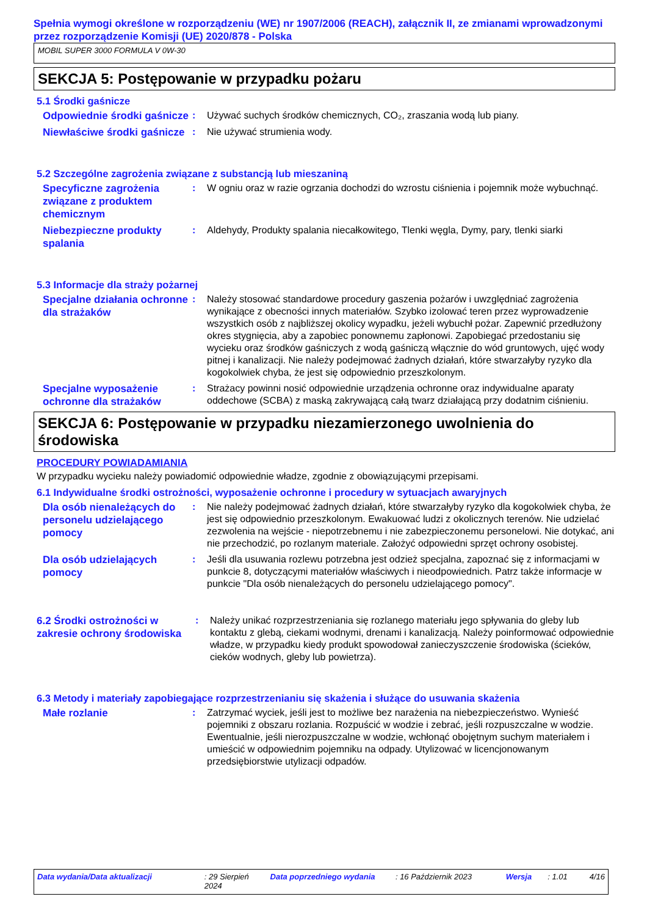Spełnia wymogi określone w rozporządzeniu (WE) nr 1907/2006 (REACH), załącznik II, ze zmianami wprowadzonymi przez rozporządzenie Komisji (UE) 2020/878 - Polska
MOBIL SUPER 3000 FORMULA V 0W-30
SEKCJA 5: Postępowanie w przypadku pożaru
5.1 Środki gaśnicze
Odpowiednie środki gaśnicze
: Używać suchych środków chemicznych, CO₂, zraszania wodą lub piany.
Niewłaściwe środki gaśnicze
: Nie używać strumienia wody.
5.2 Szczególne zagrożenia związane z substancją lub mieszaniną
Specyficzne zagrożenia związane z produktem chemicznym
: W ogniu oraz w razie ogrzania dochodzi do wzrostu ciśnienia i pojemnik może wybuchnąć.
Niebezpieczne produkty spalania
: Aldehydy, Produkty spalania niecałkowitego, Tlenki węgla, Dymy, pary, tlenki siarki
5.3 Informacje dla straży pożarnej
Specjalne działania ochronne dla strażaków
: Należy stosować standardowe procedury gaszenia pożarów i uwzględniać zagrożenia wynikające z obecności innych materiałów. Szybko izolować teren przez wyprowadzenie wszystkich osób z najbliższej okolicy wypadku, jeżeli wybuchł pożar. Zapewnić przedłużony okres stygnięcia, aby a zapobiec ponownemu zapłonowi. Zapobiegać przedostaniu się wycieku oraz środków gaśniczych z wodą gaśniczą włącznie do wód gruntowych, ujęć wody pitnej i kanalizacji. Nie należy podejmować żadnych działań, które stwarzałyby ryzyko dla kogokolwiek chyba, że jest się odpowiednio przeszkolonym.
Specjalne wyposażenie ochronne dla strażaków
: Strażacy powinni nosić odpowiednie urządzenia ochronne oraz indywidualne aparaty oddechowe (SCBA) z maską zakrywającą całą twarz działającą przy dodatnim ciśnieniu.
SEKCJA 6: Postępowanie w przypadku niezamierzonego uwolnienia do środowiska
PROCEDURY POWIADAMIANIA
W przypadku wycieku należy powiadomić odpowiednie władze, zgodnie z obowiązującymi przepisami.
6.1 Indywidualne środki ostrożności, wyposażenie ochronne i procedury w sytuacjach awaryjnych
Dla osób nienależących do personelu udzielającego pomocy
: Nie należy podejmować żadnych działań, które stwarzałyby ryzyko dla kogokolwiek chyba, że jest się odpowiednio przeszkolonym. Ewakuować ludzi z okolicznych terenów. Nie udzielać zezwolenia na wejście - niepotrzebnemu i nie zabezpieczonemu personelowi. Nie dotykać, ani nie przechodzić, po rozlanym materiale. Założyć odpowiedni sprzęt ochrony osobistej.
Dla osób udzielających pomocy
: Jeśli dla usuwania rozlewu potrzebna jest odzież specjalna, zapoznać się z informacjami w punkcie 8, dotyczącymi materiałów właściwych i nieodpowiednich. Patrz także informacje w punkcie "Dla osób nienależących do personelu udzielającego pomocy".
6.2 Środki ostrożności w zakresie ochrony środowiska
: Należy unikać rozprzestrzeniania się rozlanego materiału jego spływania do gleby lub kontaktu z glebą, ciekami wodnymi, drenami i kanalizacją. Należy poinformować odpowiednie władze, w przypadku kiedy produkt spowodował zanieczyszczenie środowiska (ścieków, cieków wodnych, gleby lub powietrza).
6.3 Metody i materiały zapobiegające rozprzestrzenianiu się skażenia i służące do usuwania skażenia
Małe rozlanie
: Zatrzymać wyciek, jeśli jest to możliwe bez narażenia na niebezpieczeństwo. Wynieść pojemniki z obszaru rozlania. Rozpuścić w wodzie i zebrać, jeśli rozpuszczalne w wodzie. Ewentualnie, jeśli nierozpuszczalne w wodzie, wchłonąć obojętnym suchym materiałem i umieścić w odpowiednim pojemniku na odpady. Utylizować w licencjonowanym przedsiębiorstwie utylizacji odpadów.
Data wydania/Data aktualizacji : 29 Sierpień 2024
Data poprzedniego wydania : 16 Październik 2023 Wersja : 1.01 4/16